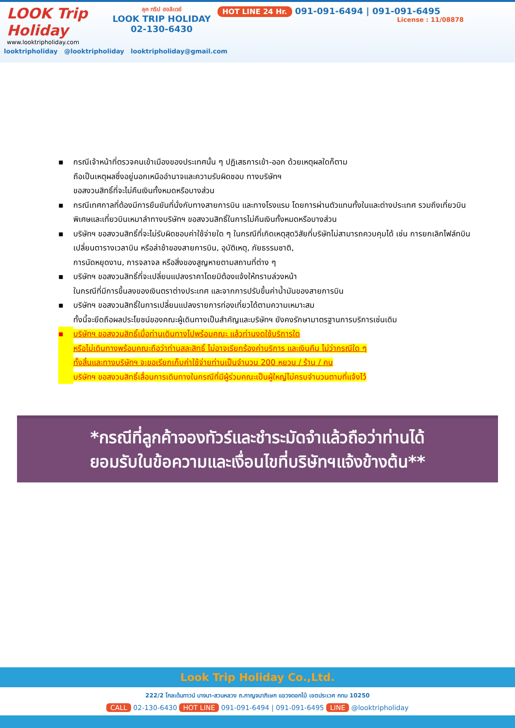LOOK Trip Holiday
www.looktripholiday.com
ลุค ทริป ฮอลิเดย์
LOOK TRIP HOLIDAY
02-130-6430
HOT LINE 24 Hr. 091-091-6494 | 091-091-6495
License : 11/08878
looktripholiday @looktripholiday looktripholiday@gmail.com
▪ กรณีเจ้าหน้าที่ตรวจคนเข้าเมืองของประเทศนั้น ๆ ปฏิเสธการเข้า-ออก ด้วยเหตุผลใดก็ตาม
ถือเป็นเหตุผลซึ่งอยู่นอกเหนืออำนาจและความรับผิดชอบ ทางบริษัทฯ
ขอสงวนสิทธิ์ที่จะไม่คืนเงินทั้งหมดหรือบางส่วน
▪ กรณีเทศกาลที่ต้องมีการยืนยันที่นั่งกับทางสายการบิน และทางโรงแรม โดยการผ่านตัวแทนทั้งในและต่างประเทศ รวมถึงเที่ยวบินพิเศษและเที่ยวบินเหมาลำทางบริษัทฯ ขอสงวนสิทธิ์ในการไม่คืนเงินทั้งหมดหรือบางส่วน
▪ บริษัทฯ ขอสงวนสิทธิ์ที่จะไม่รับผิดชอบค่าใช้จ่ายใด ๆ ในกรณีที่เกิดเหตุสุดวิสัยที่บริษัทไม่สามารถควบคุมได้ เช่น การยกเลิกไฟล์ทบิน เปลี่ยนตารางเวลาบิน หรือล่าช้าของสายการบิน, อุบัติเหตุ, ภัยธรรมชาติ,
การนัดหยุดงาน, การจลาจล หรือสิ่งของสูญหายตามสถานที่ต่าง ๆ
▪ บริษัทฯ ขอสงวนสิทธิ์ที่จะเปลี่ยนแปลงราคาโดยมิต้องแจ้งให้ทราบล่วงหน้า
ในกรณีที่มีการขึ้นลงของเงินตราต่างประเทศ และจากการปรับขึ้นค่าน้ำมันของสายการบิน
▪ บริษัทฯ ขอสงวนสิทธิ์ในการเปลี่ยนแปลงรายการท่องเที่ยวได้ตามความเหมาะสม
ทั้งนี้จะยึดถือผลประโยชน์ของคณะผู้เดินทางเป็นสำคัญและบริษัทฯ ยังคงรักษามาตรฐานการบริการเช่นเดิม
▪ บริษัทฯ ขอสงวนสิทธิ์เมื่อท่านเดินทางไปพร้อมคณะ แล้วท่านงดใช้บริการใด
หรือไม่เดินทางพร้อมคณะถือว่าท่านสละสิทธิ์ ไม่อาจเรียกร้องค่าบริการ และเงินคืน ไม่ว่ากรณีใด ๆ
ทั้งสิ้นและทางบริษัทฯ จะขอเรียกเก็บค่าใช้จ่ายท่านเป็นจำนวน 200 หยวน / ร้าน / คน
บริษัทฯ ขอสงวนสิทธิ์เลื่อนการเดินทางในกรณีที่มีผู้ร่วมคณะเป็นผู้ใหญ่ไม่ครบจำนวนตามที่แจ้งไว้
*กรณีที่ลูกค้าจองทัวร์และชำระมัดจำแล้วถือว่าท่านได้
ยอมรับในข้อความและเงื่อนไขที่บริษัทฯแจ้งข้างต้น**
Look Trip Holiday Co.,Ltd.
222/2 โกลเด้นทาวน์ บางนา-สวนหลวง ถ.กาญจนาภิเษก แขวงดอกไม้ เขตประเวศ กทม 10250
CALL 02-130-6430 HOT LINE 091-091-6494 | 091-091-6495 LINE @looktripholiday